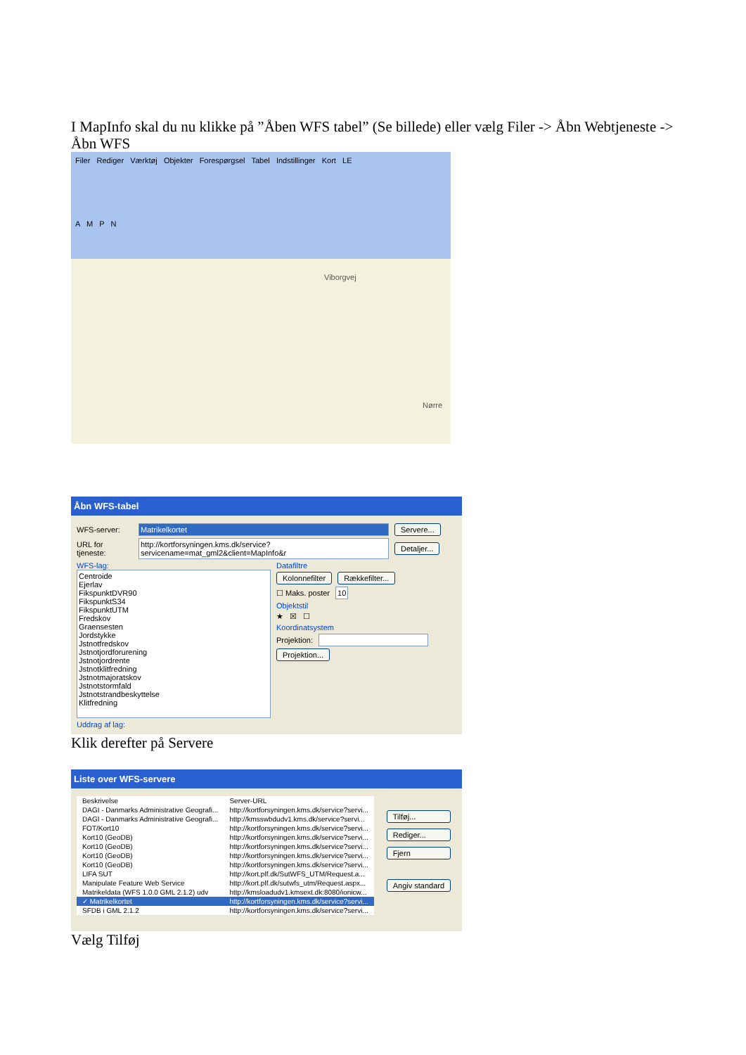I MapInfo skal du nu klikke på ”Åben WFS tabel” (Se billede) eller vælg Filer -> Åbn Webtjeneste -> Åbn WFS
Filer Rediger Værktøj Objekter Forespørgsel Tabel Indstillinger Kort LE
A M P N
Viborgvej
Nørre
Åbn WFS-tabel
WFS-server: Matrikelkortet Servere...
URL for tjeneste: http://kortforsyningen.kms.dk/service?servicename=mat_gml2&client=MapInfo&r Detaljer...
WFS-lag:
Centroide
Ejerlav
FikspunktDVR90
FikspunktS34
FikspunktUTM
Fredskov
Graensesten
Jordstykke
Jstnotfredskov
Jstnotjordforurening
Jstnotjordrente
Jstnotklitfredning
Jstnotmajoratskov
Jstnotstormfald
Jstnotstrandbeskyttelse
Klitfredning
Datafiltre
Kolonnefilter Rækkefilter...
☐ Maks. poster 10
Objektstil
★ ☒ ☐
Koordinatsystem
Projektion:
Projektion...
Uddrag af lag:
Klik derefter på Servere
Liste over WFS-servere
| Beskrivelse | Server-URL |
| --- | --- |
| DAGI - Danmarks Administrative Geografi... | http://kortforsyningen.kms.dk/service?servi... |
| DAGI - Danmarks Administrative Geografi... | http://kmsswbdudv1.kms.dk/service?servi... |
| FOT/Kort10 | http://kortforsyningen.kms.dk/service?servi... |
| Kort10 (GeoDB) | http://kortforsyningen.kms.dk/service?servi... |
| Kort10 (GeoDB) | http://kortforsyningen.kms.dk/service?servi... |
| Kort10 (GeoDB) | http://kortforsyningen.kms.dk/service?servi... |
| Kort10 (GeoDB) | http://kortforsyningen.kms.dk/service?servi... |
| LIFA SUT | http://kort.plf.dk/SutWFS_UTM/Request.a... |
| Manipulate Feature Web Service | http://kort.plf.dk/sutwfs_utm/Request.aspx... |
| Matrikeldata (WFS 1.0.0 GML 2.1.2) udv | http://kmsloadudv1.kmsext.dk:8080/ionicw... |
| ✓ Matrikelkortet | http://kortforsyningen.kms.dk/service?servi... |
| SFDB i GML 2.1.2 | http://kortforsyningen.kms.dk/service?servi... |
Tilføj...
Rediger...
Fjern
Angiv standard
Vælg Tilføj